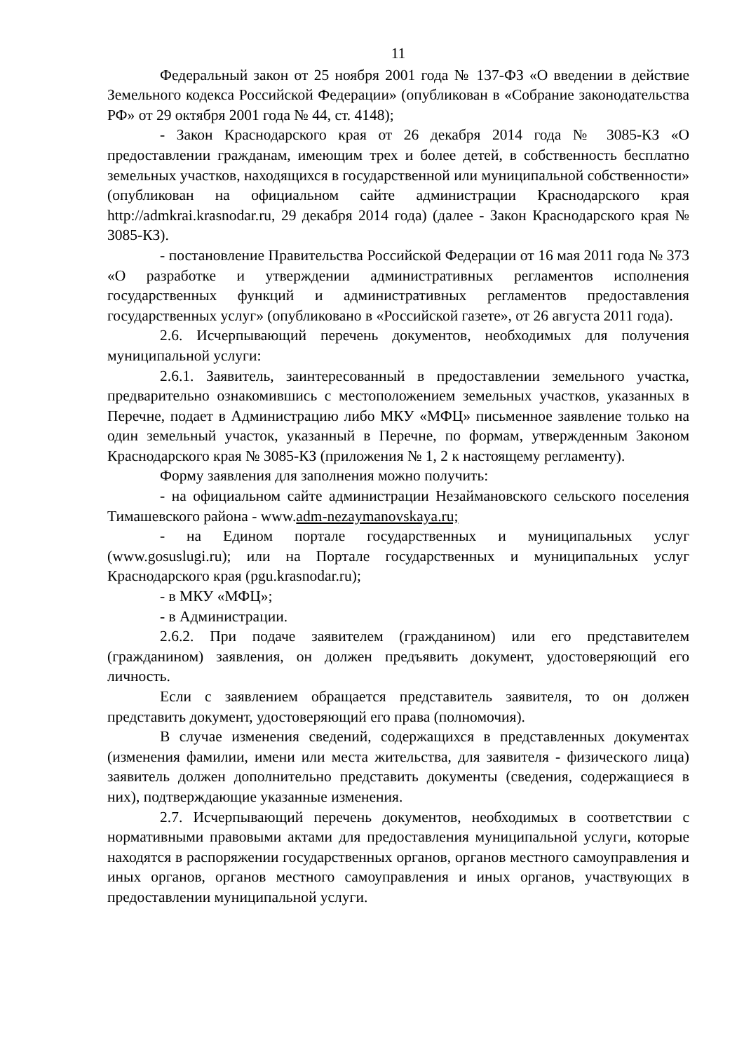11
Федеральный закон от 25 ноября 2001 года № 137-ФЗ «О введении в действие Земельного кодекса Российской Федерации» (опубликован в «Собрание законодательства РФ» от 29 октября 2001 года № 44, ст. 4148);
- Закон Краснодарского края от 26 декабря 2014 года № 3085-КЗ «О предоставлении гражданам, имеющим трех и более детей, в собственность бесплатно земельных участков, находящихся в государственной или муниципальной собственности» (опубликован на официальном сайте администрации Краснодарского края http://admkrai.krasnodar.ru, 29 декабря 2014 года) (далее - Закон Краснодарского края № 3085-КЗ).
- постановление Правительства Российской Федерации от 16 мая 2011 года № 373 «О разработке и утверждении административных регламентов исполнения государственных функций и административных регламентов предоставления государственных услуг» (опубликовано в «Российской газете», от 26 августа 2011 года).
2.6. Исчерпывающий перечень документов, необходимых для получения муниципальной услуги:
2.6.1. Заявитель, заинтересованный в предоставлении земельного участка, предварительно ознакомившись с местоположением земельных участков, указанных в Перечне, подает в Администрацию либо МКУ «МФЦ» письменное заявление только на один земельный участок, указанный в Перечне, по формам, утвержденным Законом Краснодарского края № 3085-КЗ (приложения № 1, 2 к настоящему регламенту).
Форму заявления для заполнения можно получить:
- на официальном сайте администрации Незаймановского сельского поселения Тимашевского района - www.adm-nezaymanovskaya.ru;
- на Едином портале государственных и муниципальных услуг (www.gosuslugi.ru); или на Портале государственных и муниципальных услуг Краснодарского края (pgu.krasnodar.ru);
- в МКУ «МФЦ»;
- в Администрации.
2.6.2. При подаче заявителем (гражданином) или его представителем (гражданином) заявления, он должен предъявить документ, удостоверяющий его личность.
Если с заявлением обращается представитель заявителя, то он должен представить документ, удостоверяющий его права (полномочия).
В случае изменения сведений, содержащихся в представленных документах (изменения фамилии, имени или места жительства, для заявителя - физического лица) заявитель должен дополнительно представить документы (сведения, содержащиеся в них), подтверждающие указанные изменения.
2.7. Исчерпывающий перечень документов, необходимых в соответствии с нормативными правовыми актами для предоставления муниципальной услуги, которые находятся в распоряжении государственных органов, органов местного самоуправления и иных органов, органов местного самоуправления и иных органов, участвующих в предоставлении муниципальной услуги.